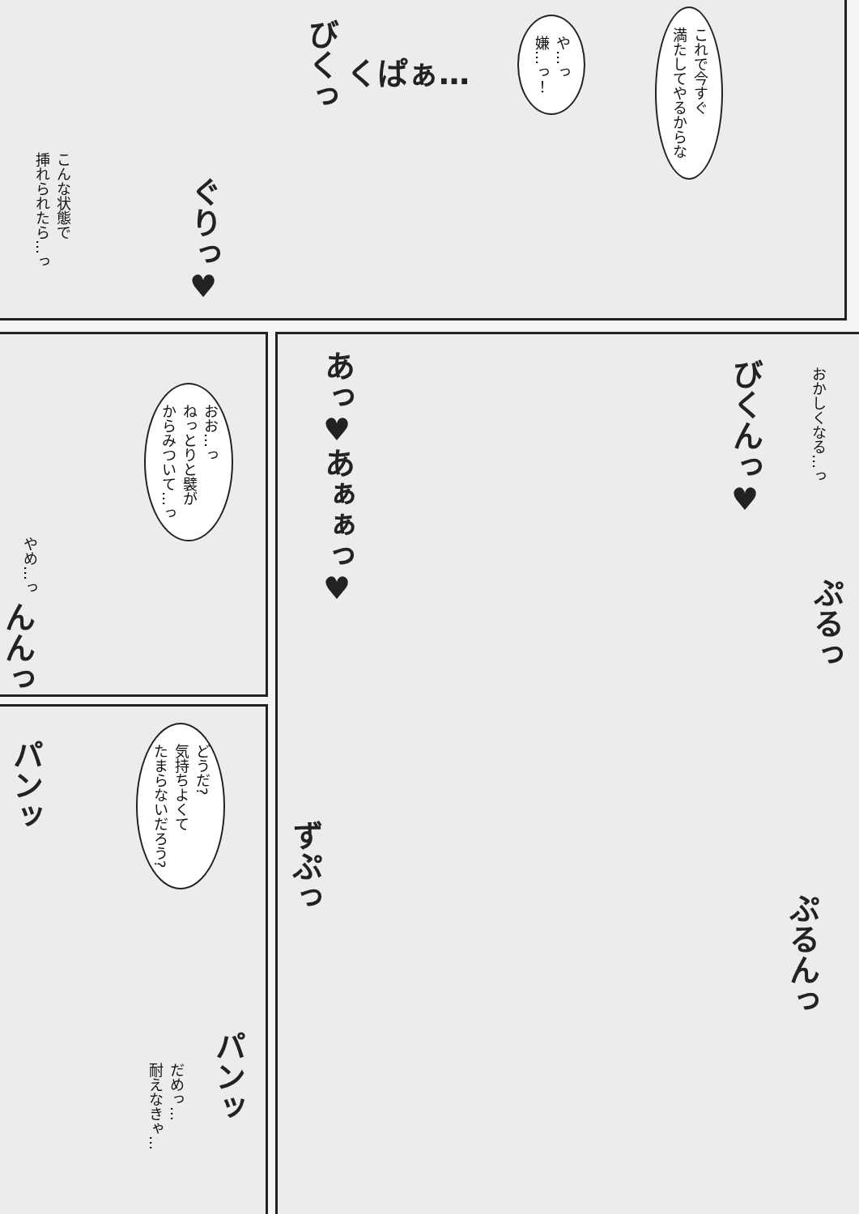これで今すぐ
満たしてやるからな
や…っ
嫌…っ！
びくっ
くぱぁ…
こんな状態で
挿れられたら…っ
ぐりっ♥
おお…っ
ねっとりと襞が
からみついて…っ
やめ…っ
んんっ
どうだ?
気持ちよくて
たまらないだろう?
パンッ
だめっ…
耐えなきゃ…
パンッ
あっ♥あぁぁっ♥
びくんっ♥
おかしくなる…っ
ぷるっ
ずぷっ
ぷるんっ